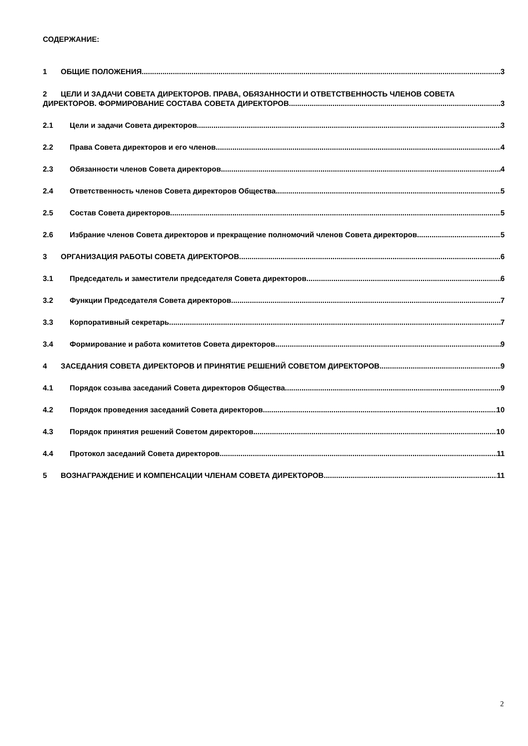СОДЕРЖАНИЕ:
1 ОБЩИЕ ПОЛОЖЕНИЯ 3
2 ЦЕЛИ И ЗАДАЧИ СОВЕТА ДИРЕКТОРОВ. ПРАВА, ОБЯЗАННОСТИ И ОТВЕТСТВЕННОСТЬ ЧЛЕНОВ СОВЕТА
ДИРЕКТОРОВ. ФОРМИРОВАНИЕ СОСТАВА СОВЕТА ДИРЕКТОРОВ. 3
2.1 Цели и задачи Совета директоров 3
2.2 Права Совета директоров и его членов 4
2.3 Обязанности членов Совета директоров 4
2.4 Ответственность членов Совета директоров Общества 5
2.5 Состав Совета директоров 5
2.6 Избрание членов Совета директоров и прекращение полномочий членов Совета директоров. 5
3 ОРГАНИЗАЦИЯ РАБОТЫ СОВЕТА ДИРЕКТОРОВ 6
3.1 Председатель и заместители председателя Совета директоров 6
3.2 Функции Председателя Совета директоров 7
3.3 Корпоративный секретарь 7
3.4 Формирование и работа комитетов Совета директоров 9
4 ЗАСЕДАНИЯ СОВЕТА ДИРЕКТОРОВ И ПРИНЯТИЕ РЕШЕНИЙ СОВЕТОМ ДИРЕКТОРОВ 9
4.1 Порядок созыва заседаний Совета директоров Общества 9
4.2 Порядок проведения заседаний Совета директоров 10
4.3 Порядок принятия решений Советом директоров 10
4.4 Протокол заседаний Совета директоров. 11
5 ВОЗНАГРАЖДЕНИЕ И КОМПЕНСАЦИИ ЧЛЕНАМ СОВЕТА ДИРЕКТОРОВ 11
2